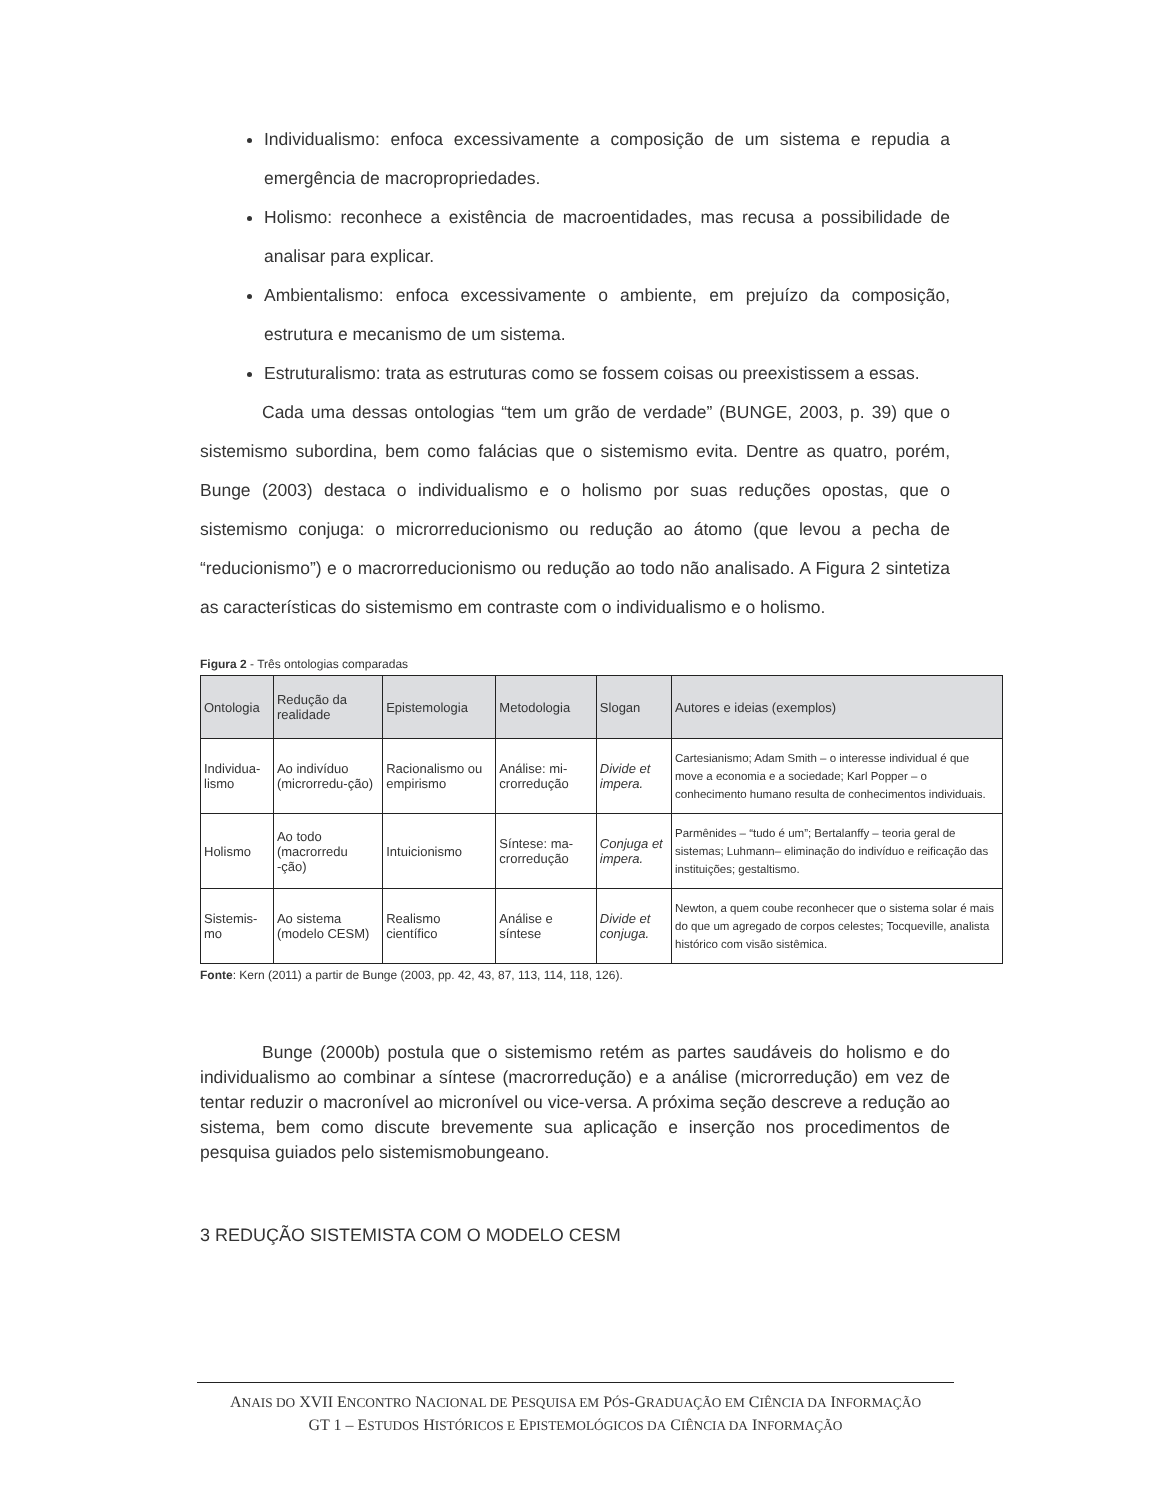Individualismo: enfoca excessivamente a composição de um sistema e repudia a emergência de macropropriedades.
Holismo: reconhece a existência de macroentidades, mas recusa a possibilidade de analisar para explicar.
Ambientalismo: enfoca excessivamente o ambiente, em prejuízo da composição, estrutura e mecanismo de um sistema.
Estruturalismo: trata as estruturas como se fossem coisas ou preexistissem a essas.
Cada uma dessas ontologias “tem um grão de verdade” (BUNGE, 2003, p. 39) que o sistemismo subordina, bem como falácias que o sistemismo evita. Dentre as quatro, porém, Bunge (2003) destaca o individualismo e o holismo por suas reduções opostas, que o sistemismo conjuga: o microrreducionismo ou redução ao átomo (que levou a pecha de “reducionismo”) e o macrorreducionismo ou redução ao todo não analisado. A Figura 2 sintetiza as características do sistemismo em contraste com o individualismo e o holismo.
Figura 2 - Três ontologias comparadas
| Ontologia | Redução da realidade | Epistemologia | Metodologia | Slogan | Autores e ideias (exemplos) |
| --- | --- | --- | --- | --- | --- |
| Individua-lismo | Ao indivíduo (microrredu-ção) | Racionalismo ou empirismo | Análise: mi-crorredução | Divide et impera. | Cartesianismo; Adam Smith – o interesse individual é que move a economia e a sociedade; Karl Popper – o conhecimento humano resulta de conhecimentos individuais. |
| Holismo | Ao todo (macrorredu -ção) | Intuicionismo | Síntese: ma-crorredução | Conjuga et impera. | Parmênides – “tudo é um”; Bertalanffy – teoria geral de sistemas; Luhmann– eliminação do indivíduo e reificação das instituições; gestaltismo. |
| Sistemis-mo | Ao sistema (modelo CESM) | Realismo científico | Análise e síntese | Divide et conjuga. | Newton, a quem coube reconhecer que o sistema solar é mais do que um agregado de corpos celestes; Tocqueville, analista histórico com visão sistêmica. |
Fonte: Kern (2011) a partir de Bunge (2003, pp. 42, 43, 87, 113, 114, 118, 126).
Bunge (2000b) postula que o sistemismo retém as partes saudáveis do holismo e do individualismo ao combinar a síntese (macrorredução) e a análise (microrredução) em vez de tentar reduzir o macronível ao micronível ou vice-versa. A próxima seção descreve a redução ao sistema, bem como discute brevemente sua aplicação e inserção nos procedimentos de pesquisa guiados pelo sistemismobungeano.
3 REDUÇÃO SISTEMISTA COM O MODELO CESM
ANAIS DO XVII ENCONTRO NACIONAL DE PESQUISA EM PÓS-GRADUAÇÃO EM CIÊNCIA DA INFORMAÇÃO
GT 1 – ESTUDOS HISTÓRICOS E EPISTEMOLÓGICOS DA CIÊNCIA DA INFORMAÇÃO